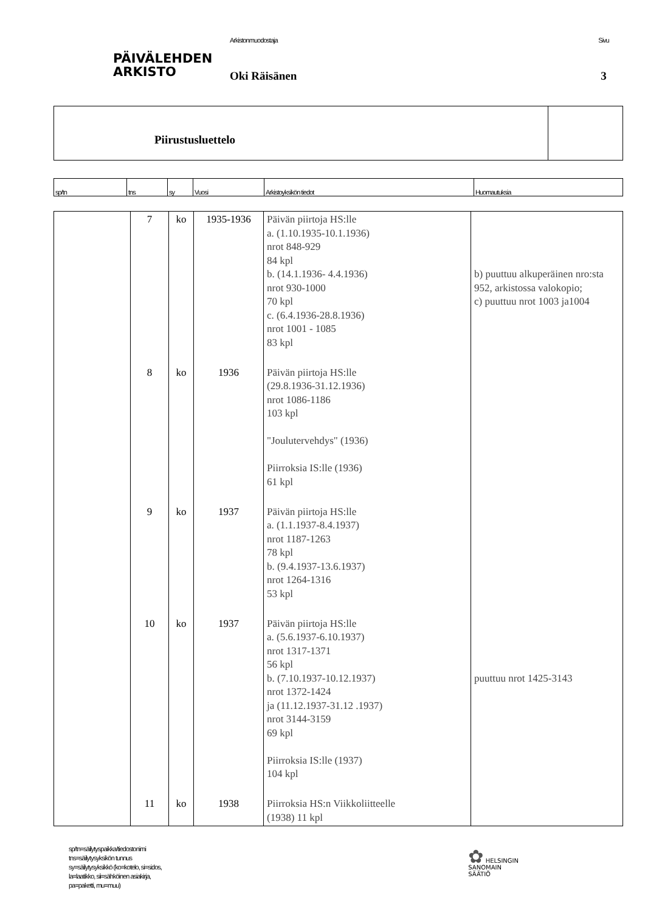PÄIVÄLEHDEN
ARKISTO
Arkistonmuodostaja
Oki Räisänen
Sivu
3
Piirustusluettelo
| sp/tn | tns | sy | Vuosi | Arkistoyksikön tiedot | Huomautuksia |
| --- | --- | --- | --- | --- | --- |
| | 7 | ko | 1935-1936 | Päivän piirtoja HS:lle a. (1.10.1935-10.1.1936) nrot 848-929 84 kpl b. (14.1.1936- 4.4.1936) nrot 930-1000 70 kpl c. (6.4.1936-28.8.1936) nrot 1001 - 1085 83 kpl | b) puuttuu alkuperäinen nro:sta 952, arkistossa valokopio; c) puuttuu nrot 1003 ja1004 |
| | 8 | ko | 1936 | Päivän piirtoja HS:lle (29.8.1936-31.12.1936) nrot 1086-1186 103 kpl "Joulutervehdys" (1936) Piirroksia IS:lle (1936) 61 kpl | |
| | 9 | ko | 1937 | Päivän piirtoja HS:lle a. (1.1.1937-8.4.1937) nrot 1187-1263 78 kpl b. (9.4.1937-13.6.1937) nrot 1264-1316 53 kpl | |
| | 10 | ko | 1937 | Päivän piirtoja HS:lle a. (5.6.1937-6.10.1937) nrot 1317-1371 56 kpl b. (7.10.1937-10.12.1937) nrot 1372-1424 ja (11.12.1937-31.12 .1937) nrot 3144-3159 69 kpl Piirroksia IS:lle (1937) 104 kpl | puuttuu nrot 1425-3143 |
| | 11 | ko | 1938 | Piirroksia HS:n Viikkoliitteelle (1938) 11 kpl | |
sp/tn=säilytyspaikka/tiedostonimi
tns=säilytysyksikön tunnus
sy=säilytysyksikkö (ko=kotelo, si=sidos,
la=laatikko, sii=sähköinen asiakirja,
pa=paketti, mu=muu)
✿ HELSINGIN
SANOMAIN
SÄÄTIÖ